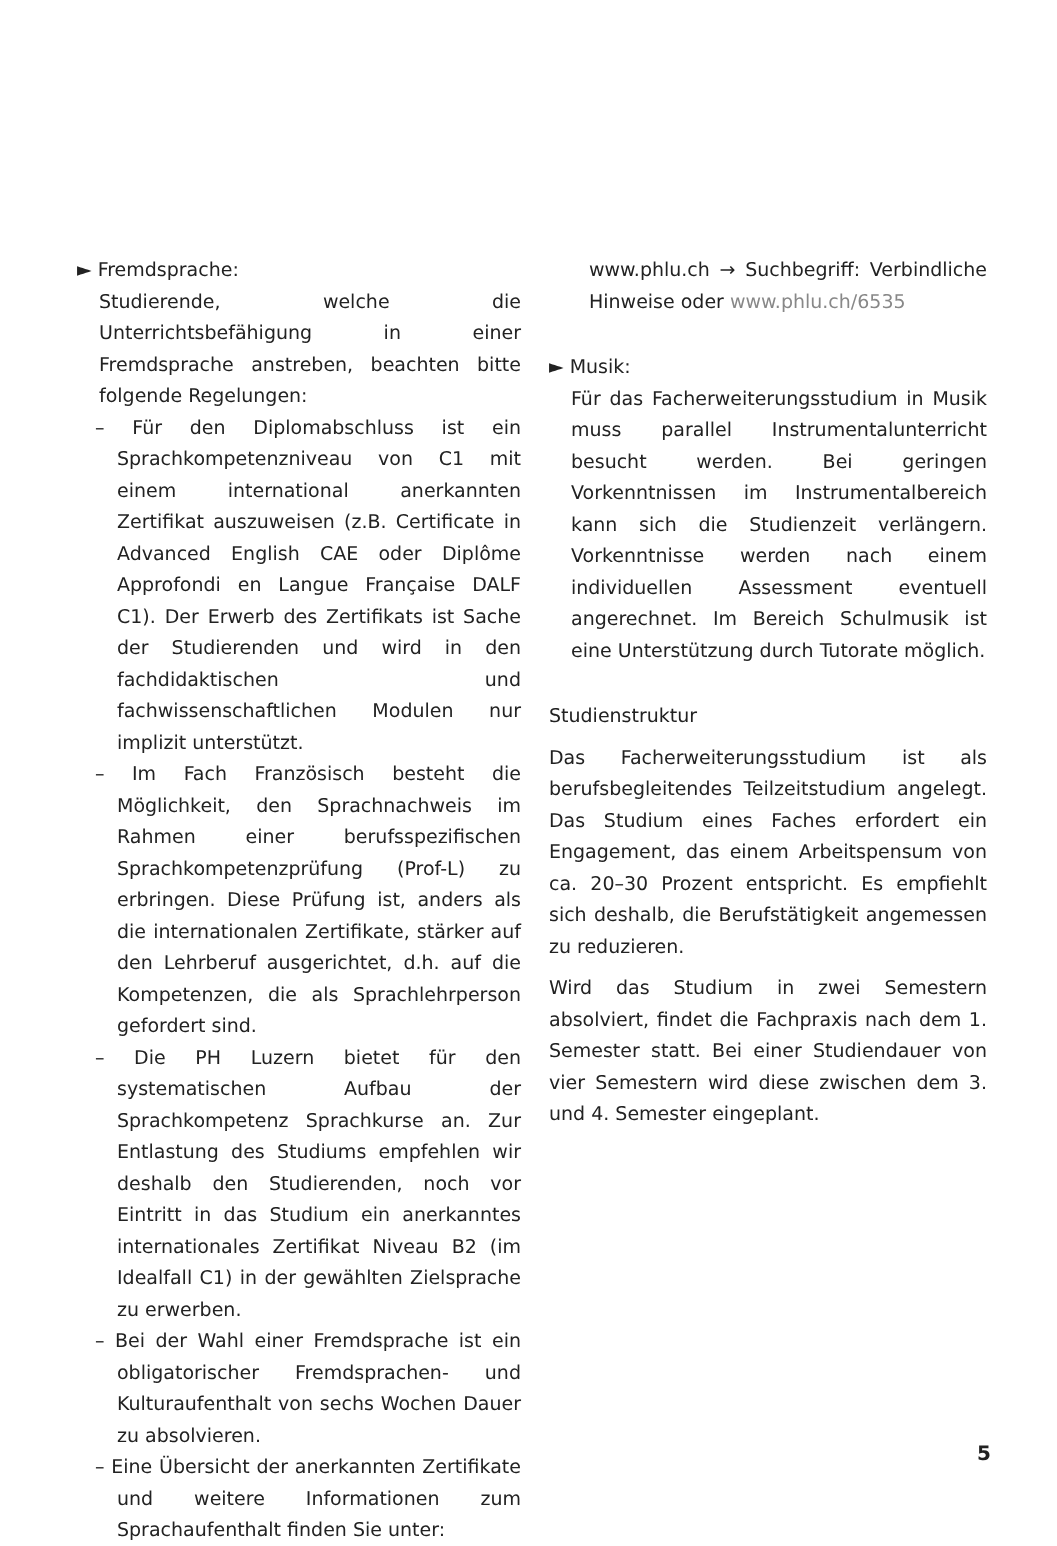► Fremdsprache:
Studierende, welche die Unterrichtsbefähigung in einer Fremdsprache anstreben, beachten bitte folgende Regelungen:
– Für den Diplomabschluss ist ein Sprachkompetenzniveau von C1 mit einem international anerkannten Zertifikat auszuweisen (z.B. Certificate in Advanced English CAE oder Diplôme Approfondi en Langue Française DALF C1). Der Erwerb des Zertifikats ist Sache der Studierenden und wird in den fachdidaktischen und fachwissenschaftlichen Modulen nur implizit unterstützt.
– Im Fach Französisch besteht die Möglichkeit, den Sprachnachweis im Rahmen einer berufsspezifischen Sprachkompetenzprüfung (Prof-L) zu erbringen. Diese Prüfung ist, anders als die internationalen Zertifikate, stärker auf den Lehrberuf ausgerichtet, d.h. auf die Kompetenzen, die als Sprachlehrperson gefordert sind.
– Die PH Luzern bietet für den systematischen Aufbau der Sprachkompetenz Sprachkurse an. Zur Entlastung des Studiums empfehlen wir deshalb den Studierenden, noch vor Eintritt in das Studium ein anerkanntes internationales Zertifikat Niveau B2 (im Idealfall C1) in der gewählten Zielsprache zu erwerben.
– Bei der Wahl einer Fremdsprache ist ein obligatorischer Fremdsprachen- und Kulturaufenthalt von sechs Wochen Dauer zu absolvieren.
– Eine Übersicht der anerkannten Zertifikate und weitere Informationen zum Sprachaufenthalt finden Sie unter:
www.phlu.ch → Suchbegriff: Verbindliche Hinweise oder www.phlu.ch/6535
► Musik:
Für das Facherweiterungsstudium in Musik muss parallel Instrumentalunterricht besucht werden. Bei geringen Vorkenntnissen im Instrumentalbereich kann sich die Studienzeit verlängern. Vorkenntnisse werden nach einem individuellen Assessment eventuell angerechnet. Im Bereich Schulmusik ist eine Unterstützung durch Tutorate möglich.
Studienstruktur
Das Facherweiterungsstudium ist als berufsbegleitendes Teilzeitstudium angelegt. Das Studium eines Faches erfordert ein Engagement, das einem Arbeitspensum von ca. 20–30 Prozent entspricht. Es empfiehlt sich deshalb, die Berufstätigkeit angemessen zu reduzieren.
Wird das Studium in zwei Semestern absolviert, findet die Fachpraxis nach dem 1. Semester statt. Bei einer Studiendauer von vier Semestern wird diese zwischen dem 3. und 4. Semester eingeplant.
5